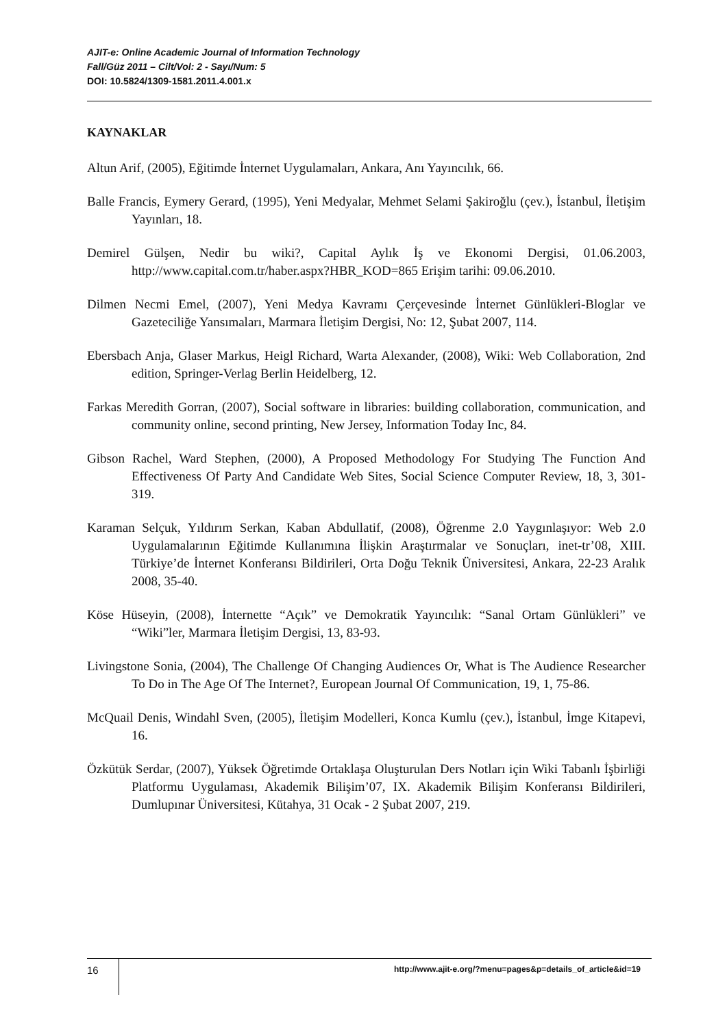AJIT-e: Online Academic Journal of Information Technology
Fall/Güz 2011 – Cilt/Vol: 2 - Sayı/Num: 5
DOI: 10.5824/1309-1581.2011.4.001.x
KAYNAKLAR
Altun Arif, (2005), Eğitimde İnternet Uygulamaları, Ankara, Anı Yayıncılık, 66.
Balle Francis, Eymery Gerard, (1995), Yeni Medyalar, Mehmet Selami Şakiroğlu (çev.), İstanbul, İletişim Yayınları, 18.
Demirel Gülşen, Nedir bu wiki?, Capital Aylık İş ve Ekonomi Dergisi, 01.06.2003, http://www.capital.com.tr/haber.aspx?HBR_KOD=865 Erişim tarihi: 09.06.2010.
Dilmen Necmi Emel, (2007), Yeni Medya Kavramı Çerçevesinde İnternet Günlükleri-Bloglar ve Gazeteciliğe Yansımaları, Marmara İletişim Dergisi, No: 12, Şubat 2007, 114.
Ebersbach Anja, Glaser Markus, Heigl Richard, Warta Alexander, (2008), Wiki: Web Collaboration, 2nd edition, Springer-Verlag Berlin Heidelberg, 12.
Farkas Meredith Gorran, (2007), Social software in libraries: building collaboration, communication, and community online, second printing, New Jersey, Information Today Inc, 84.
Gibson Rachel, Ward Stephen, (2000), A Proposed Methodology For Studying The Function And Effectiveness Of Party And Candidate Web Sites, Social Science Computer Review, 18, 3, 301-319.
Karaman Selçuk, Yıldırım Serkan, Kaban Abdullatif, (2008), Öğrenme 2.0 Yaygınlaşıyor: Web 2.0 Uygulamalarının Eğitimde Kullanımına İlişkin Araştırmalar ve Sonuçları, inet-tr’08, XIII. Türkiye’de İnternet Konferansı Bildirileri, Orta Doğu Teknik Üniversitesi, Ankara, 22-23 Aralık 2008, 35-40.
Köse Hüseyin, (2008), İnternette “Açık” ve Demokratik Yayıncılık: “Sanal Ortam Günlükleri” ve “Wiki”ler, Marmara İletişim Dergisi, 13, 83-93.
Livingstone Sonia, (2004), The Challenge Of Changing Audiences Or, What is The Audience Researcher To Do in The Age Of The Internet?, European Journal Of Communication, 19, 1, 75-86.
McQuail Denis, Windahl Sven, (2005), İletişim Modelleri, Konca Kumlu (çev.), İstanbul, İmge Kitapevi, 16.
Özkütük Serdar, (2007), Yüksek Öğretimde Ortaklaşa Oluşturulan Ders Notları için Wiki Tabanlı İşbirliği Platformu Uygulaması, Akademik Bilişim’07, IX. Akademik Bilişim Konferansı Bildirileri, Dumlupınar Üniversitesi, Kütahya, 31 Ocak - 2 Şubat 2007, 219.
16
http://www.ajit-e.org/?menu=pages&p=details_of_article&id=19